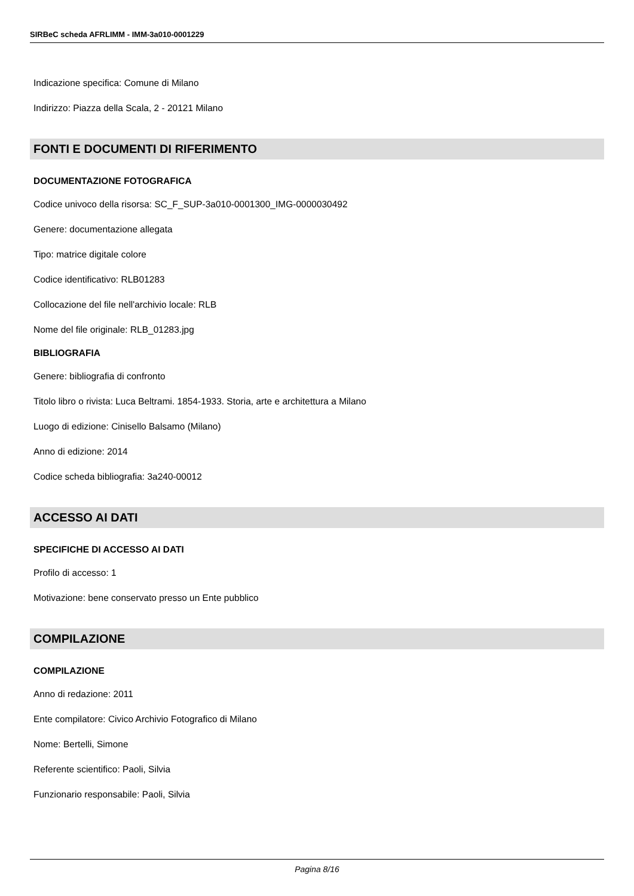SIRBeC scheda AFRLIMM - IMM-3a010-0001229
Indicazione specifica: Comune di Milano
Indirizzo: Piazza della Scala, 2 - 20121 Milano
FONTI E DOCUMENTI DI RIFERIMENTO
DOCUMENTAZIONE FOTOGRAFICA
Codice univoco della risorsa: SC_F_SUP-3a010-0001300_IMG-0000030492
Genere: documentazione allegata
Tipo: matrice digitale colore
Codice identificativo: RLB01283
Collocazione del file nell'archivio locale: RLB
Nome del file originale: RLB_01283.jpg
BIBLIOGRAFIA
Genere: bibliografia di confronto
Titolo libro o rivista: Luca Beltrami. 1854-1933. Storia, arte e architettura a Milano
Luogo di edizione: Cinisello Balsamo (Milano)
Anno di edizione: 2014
Codice scheda bibliografia: 3a240-00012
ACCESSO AI DATI
SPECIFICHE DI ACCESSO AI DATI
Profilo di accesso: 1
Motivazione: bene conservato presso un Ente pubblico
COMPILAZIONE
COMPILAZIONE
Anno di redazione: 2011
Ente compilatore: Civico Archivio Fotografico di Milano
Nome: Bertelli, Simone
Referente scientifico: Paoli, Silvia
Funzionario responsabile: Paoli, Silvia
Pagina 8/16